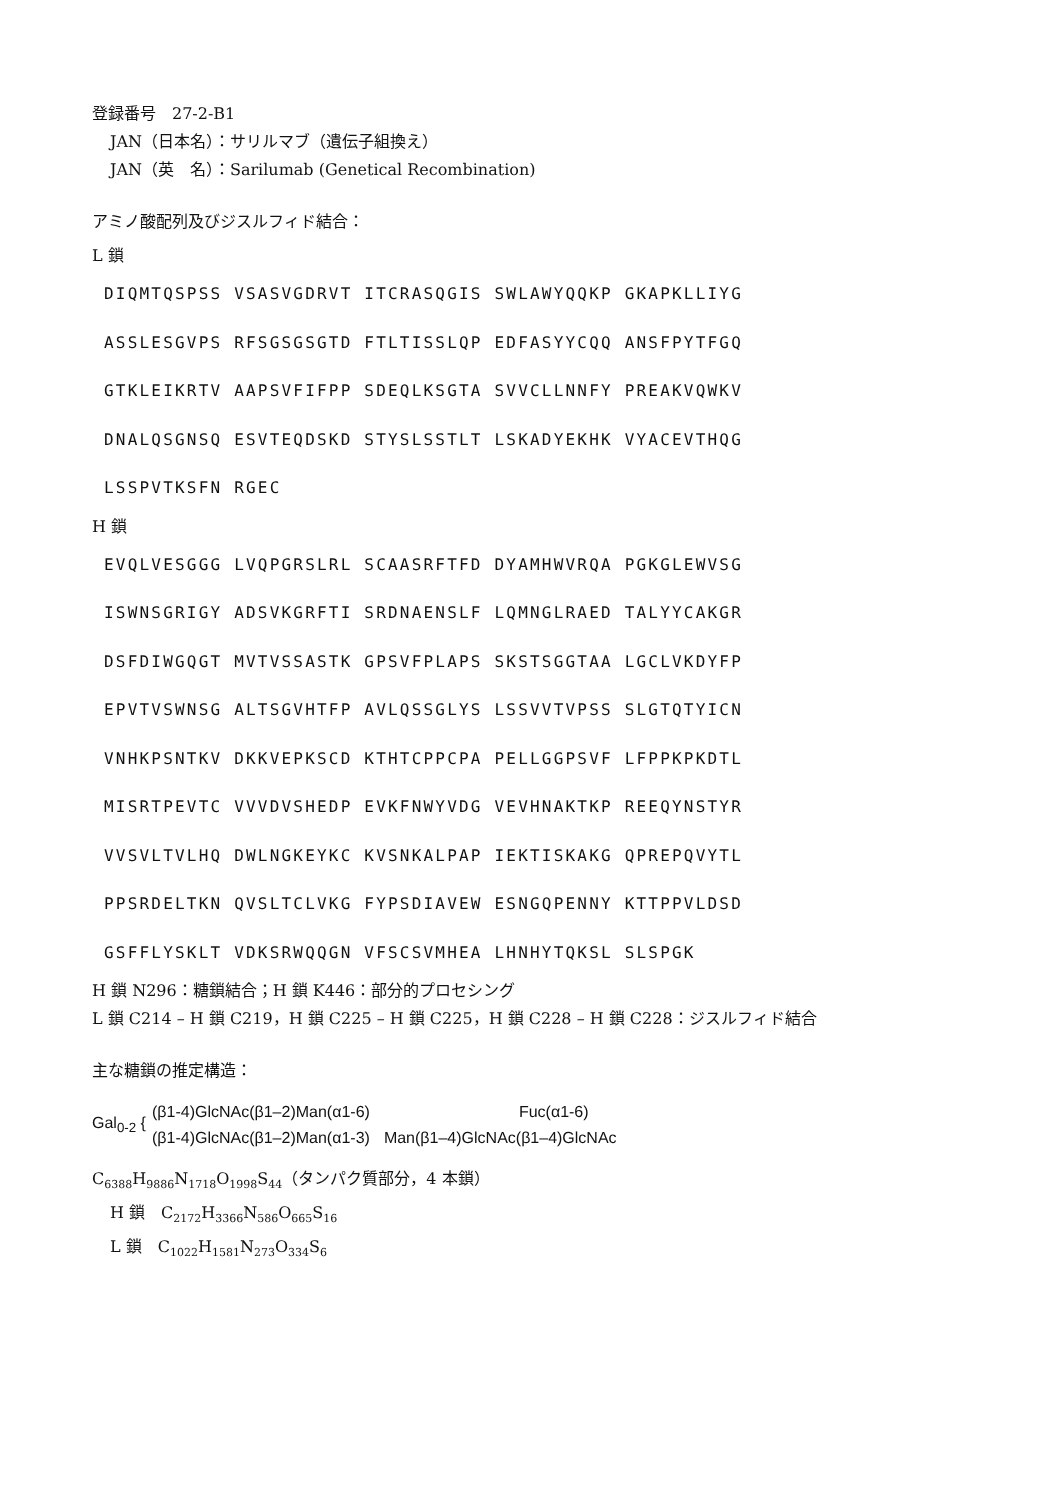登録番号　27-2-B1
JAN（日本名）：サリルマブ（遺伝子組換え）
JAN（英　名）：Sarilumab (Genetical Recombination)
アミノ酸配列及びジスルフィド結合：
L 鎖
DIQMTQSPSS VSASVGDRVT ITCRASQGIS SWLAWYQQKP GKAPKLLIYG
ASSLESGVPS RFSGSGSGTD FTLTISSLQP EDFASYYCQQ ANSFPYTFGQ
GTKLEIKRTV AAPSVFIFPP SDEQLKSGTA SVVCLLNNFY PREAKVQWKV
DNALQSGNSQ ESVTEQDSKD STYSLSSTLT LSKADYEKHK VYACEVTHQG
LSSPVTKSFN RGEC
H 鎖
EVQLVESGGG LVQPGRSLRL SCAASRFTFD DYAMHWVRQA PGKGLEWVSG
ISWNSGRIGY ADSVKGRFTI SRDNAENSLF LQMNGLRAED TALYYCAKGR
DSFDIWGQGT MVTVSSASTK GPSVFPLAPS SKSTSGGTAA LGCLVKDYFP
EPVTVSWNSG ALTSGVHTFP AVLQSSGLYS LSSVVTVPSS SLGTQTYICN
VNHKPSNTKV DKKVEPKSCD KTHTCPPCPA PELLGGPSVF LFPPKPKDTL
MISRTPEVTC VVVDVSHEDP EVKFNWYVDG VEVHNAKTKP REEQYNSTYR
VVSVLTVLHQ DWLNGKEYKC KVSNKALPAP IEKTISKAKG QPREPQVYTL
PPSRDELTKN QVSLTCLVKG FYPSDIAVEW ESNGQPENNY KTTPPVLDSD
GSFFLYSKLT VDKSRWQQGN VFSCSVMHEA LHNHYTQKSL SLSPGK
H 鎖 N296：糖鎖結合；H 鎖 K446：部分的プロセシング
L 鎖 C214 – H 鎖 C219，H 鎖 C225 – H 鎖 C225，H 鎖 C228 – H 鎖 C228：ジスルフィド結合
主な糖鎖の推定構造：
Gal<sub>0-2</sub> {
(β1-4)GlcNAc(β1–2)Man(α1-6)
(β1-4)GlcNAc(β1–2)Man(α1-3)
Fuc(α1-6)
Man(β1–4)GlcNAc(β1–4)GlcNAc
C<sub>6388</sub>H<sub>9886</sub>N<sub>1718</sub>O<sub>1998</sub>S<sub>44</sub>（タンパク質部分，4 本鎖）
H 鎖　C<sub>2172</sub>H<sub>3366</sub>N<sub>586</sub>O<sub>665</sub>S<sub>16</sub>
L 鎖　C<sub>1022</sub>H<sub>1581</sub>N<sub>273</sub>O<sub>334</sub>S<sub>6</sub>